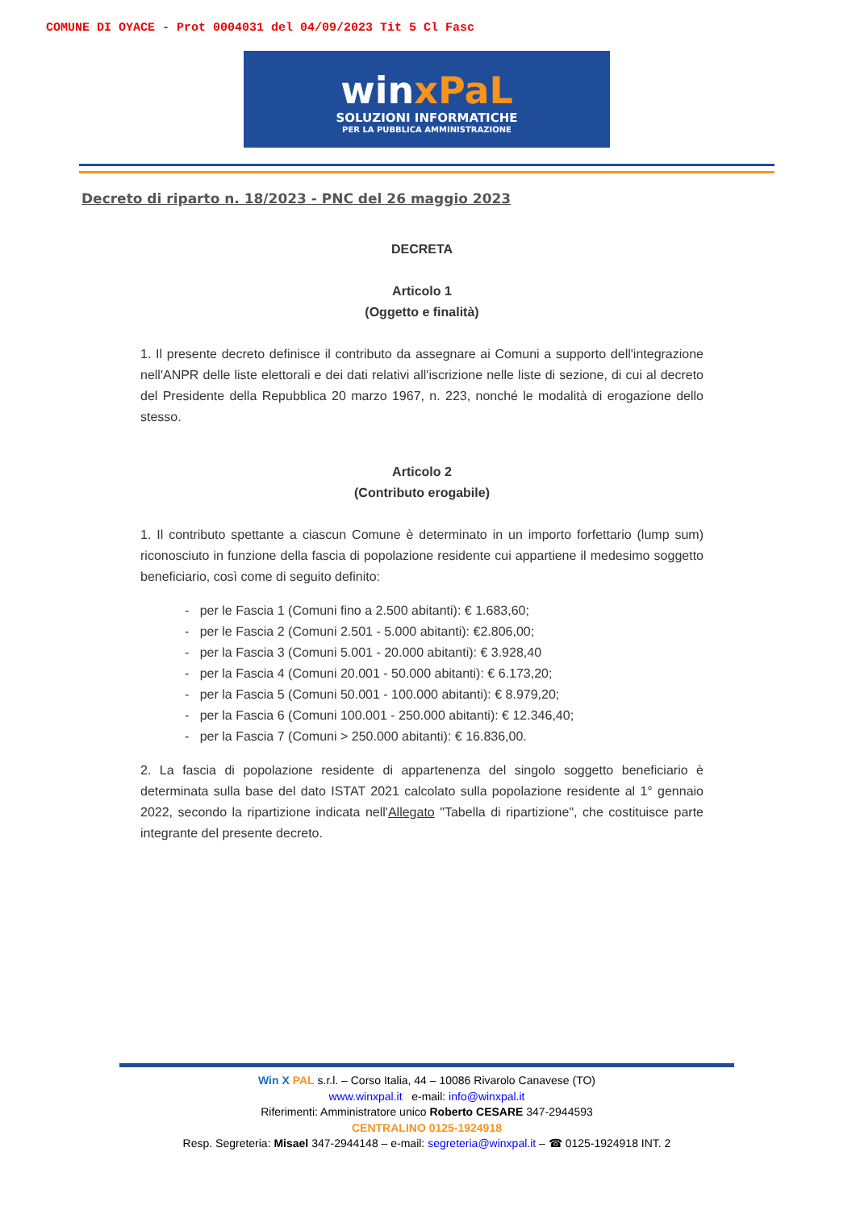COMUNE DI OYACE - Prot 0004031 del 04/09/2023 Tit 5 Cl Fasc
winxPaL
SOLUZIONI INFORMATICHE
PER LA PUBBLICA AMMINISTRAZIONE
Decreto di riparto n. 18/2023 - PNC del 26 maggio 2023
DECRETA
Articolo 1
(Oggetto e finalità)
1. Il presente decreto definisce il contributo da assegnare ai Comuni a supporto dell'integrazione nell'ANPR delle liste elettorali e dei dati relativi all'iscrizione nelle liste di sezione, di cui al decreto del Presidente della Repubblica 20 marzo 1967, n. 223, nonché le modalità di erogazione dello stesso.
Articolo 2
(Contributo erogabile)
1. Il contributo spettante a ciascun Comune è determinato in un importo forfettario (lump sum) riconosciuto in funzione della fascia di popolazione residente cui appartiene il medesimo soggetto beneficiario, così come di seguito definito:
- per le Fascia 1 (Comuni fino a 2.500 abitanti): € 1.683,60;
- per le Fascia 2 (Comuni 2.501 - 5.000 abitanti): €2.806,00;
- per la Fascia 3 (Comuni 5.001 - 20.000 abitanti): € 3.928,40
- per la Fascia 4 (Comuni 20.001 - 50.000 abitanti): € 6.173,20;
- per la Fascia 5 (Comuni 50.001 - 100.000 abitanti): € 8.979,20;
- per la Fascia 6 (Comuni 100.001 - 250.000 abitanti): € 12.346,40;
- per la Fascia 7 (Comuni > 250.000 abitanti): € 16.836,00.
2. La fascia di popolazione residente di appartenenza del singolo soggetto beneficiario è determinata sulla base del dato ISTAT 2021 calcolato sulla popolazione residente al 1° gennaio 2022, secondo la ripartizione indicata nell'Allegato "Tabella di ripartizione", che costituisce parte integrante del presente decreto.
Win X PAL s.r.l. – Corso Italia, 44 – 10086 Rivarolo Canavese (TO)
www.winxpal.it e-mail: info@winxpal.it
Riferimenti: Amministratore unico Roberto CESARE 347-2944593
CENTRALINO 0125-1924918
Resp. Segreteria: Misael 347-2944148 – e-mail: segreteria@winxpal.it – ☎ 0125-1924918 INT. 2